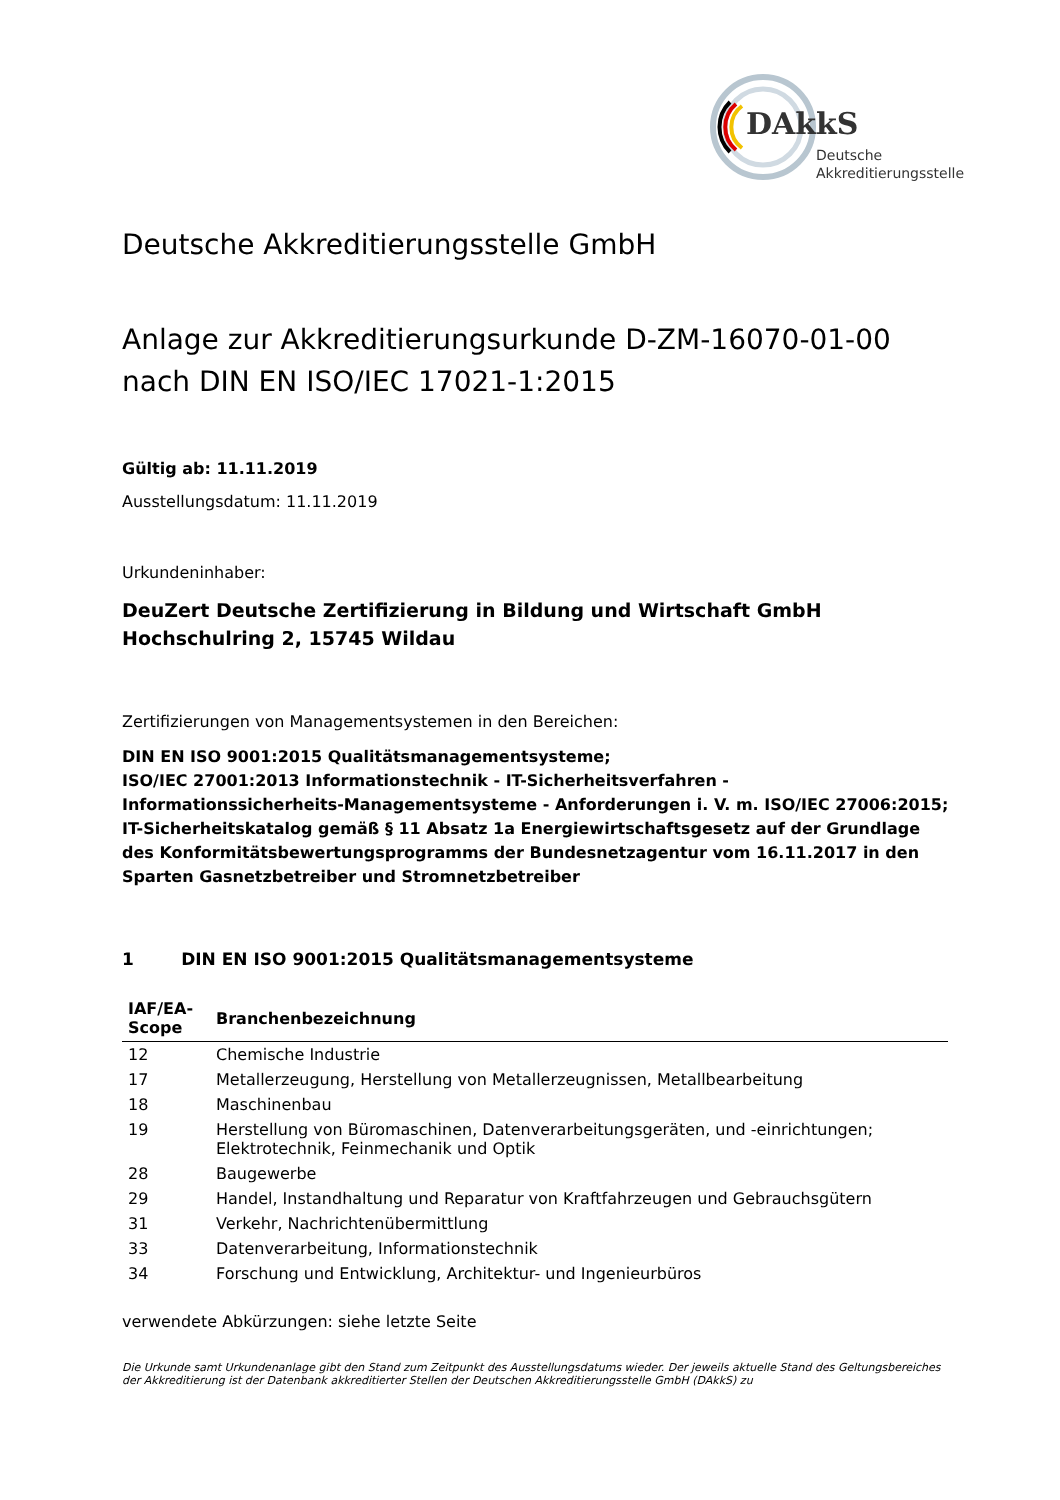DAkkS
Deutsche
Akkreditierungsstelle
Deutsche Akkreditierungsstelle GmbH
Anlage zur Akkreditierungsurkunde D-ZM-16070-01-00
nach DIN EN ISO/IEC 17021-1:2015
Gültig ab: 11.11.2019
Ausstellungsdatum: 11.11.2019
Urkundeninhaber:
DeuZert Deutsche Zertifizierung in Bildung und Wirtschaft GmbH
Hochschulring 2, 15745 Wildau
Zertifizierungen von Managementsystemen in den Bereichen:
DIN EN ISO 9001:2015 Qualitätsmanagementsysteme;
ISO/IEC 27001:2013 Informationstechnik - IT-Sicherheitsverfahren - Informationssicherheits-Managementsysteme - Anforderungen i. V. m. ISO/IEC 27006:2015;
IT-Sicherheitskatalog gemäß § 11 Absatz 1a Energiewirtschaftsgesetz auf der Grundlage des Konformitätsbewertungsprogramms der Bundesnetzagentur vom 16.11.2017 in den Sparten Gasnetzbetreiber und Stromnetzbetreiber
1 DIN EN ISO 9001:2015 Qualitätsmanagementsysteme
| IAF/EA-Scope | Branchenbezeichnung |
| --- | --- |
| 12 | Chemische Industrie |
| 17 | Metallerzeugung, Herstellung von Metallerzeugnissen, Metallbearbeitung |
| 18 | Maschinenbau |
| 19 | Herstellung von Büromaschinen, Datenverarbeitungsgeräten, und -einrichtungen; Elektrotechnik, Feinmechanik und Optik |
| 28 | Baugewerbe |
| 29 | Handel, Instandhaltung und Reparatur von Kraftfahrzeugen und Gebrauchsgütern |
| 31 | Verkehr, Nachrichtenübermittlung |
| 33 | Datenverarbeitung, Informationstechnik |
| 34 | Forschung und Entwicklung, Architektur- und Ingenieurbüros |
verwendete Abkürzungen: siehe letzte Seite
Die Urkunde samt Urkundenanlage gibt den Stand zum Zeitpunkt des Ausstellungsdatums wieder. Der jeweils aktuelle Stand des Geltungsbereiches der Akkreditierung ist der Datenbank akkreditierter Stellen der Deutschen Akkreditierungsstelle GmbH (DAkkS) zu